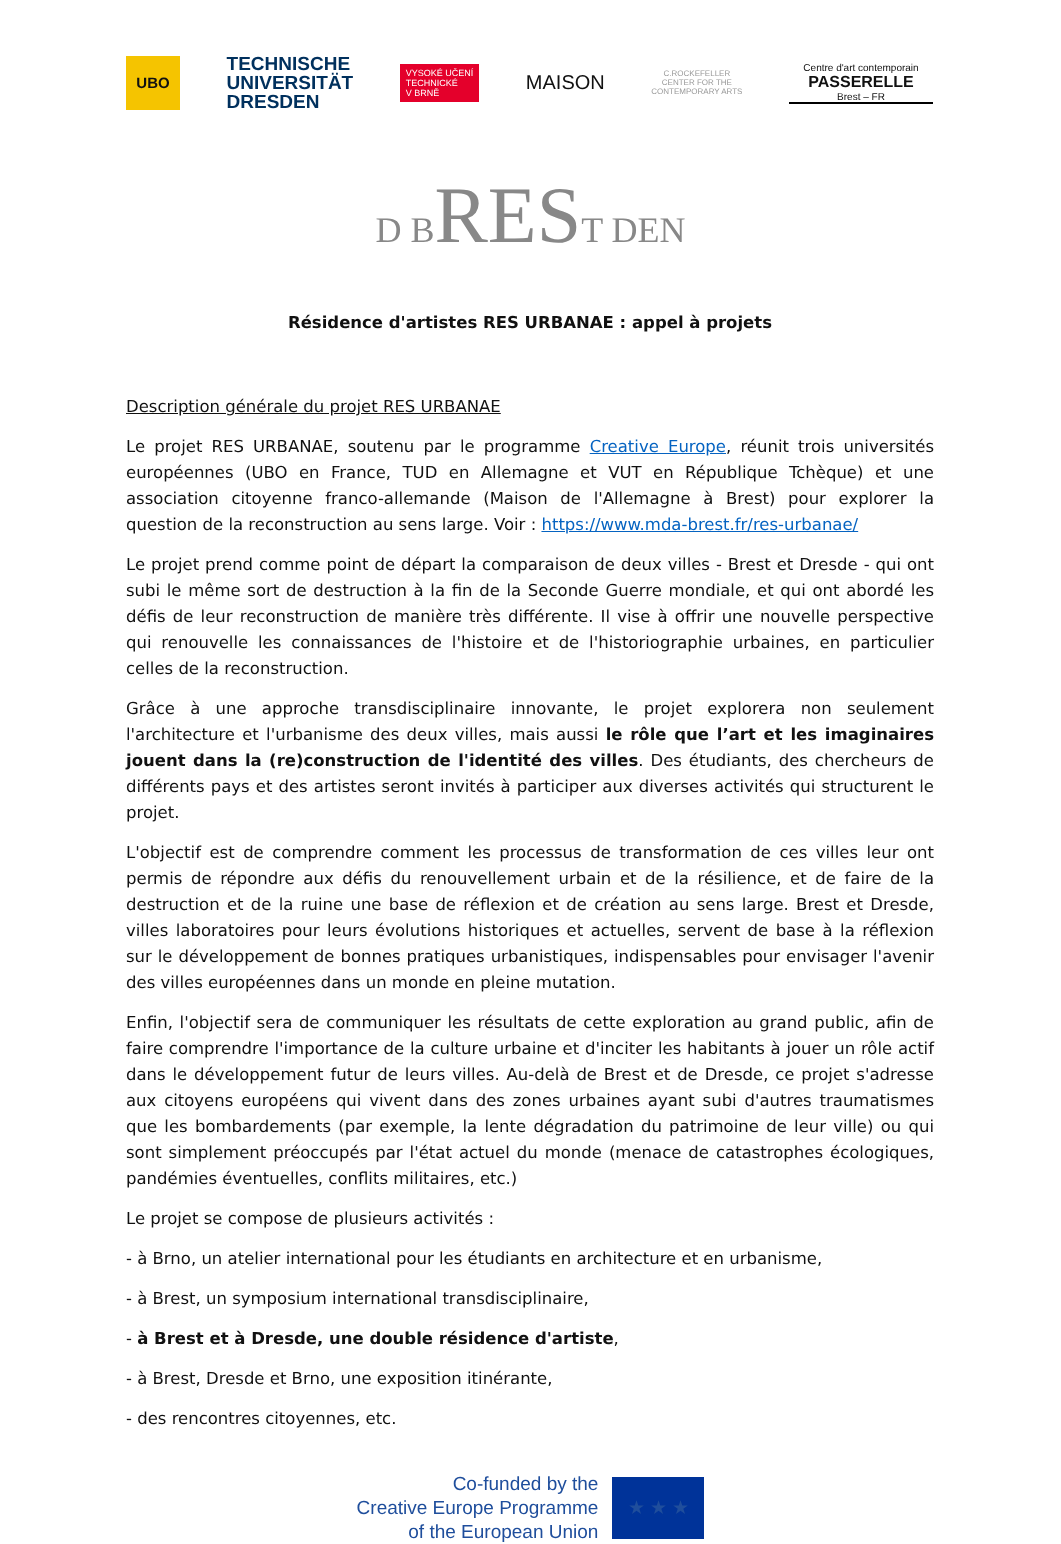UBO
TECHNISCHE
UNIVERSITÄT
DRESDEN
VYSOKÉ UČENÍ
TECHNICKÉ
V BRNĚ
MAISON
C.ROCKEFELLER
CENTER FOR THE
CONTEMPORARY ARTS
Centre d'art contemporain
PASSERELLE
Brest – FR
D BREST DEN
Résidence d'artistes RES URBANAE : appel à projets
Description générale du projet RES URBANAE
Le projet RES URBANAE, soutenu par le programme Creative Europe, réunit trois universités européennes (UBO en France, TUD en Allemagne et VUT en République Tchèque) et une association citoyenne franco-allemande (Maison de l'Allemagne à Brest) pour explorer la question de la reconstruction au sens large. Voir : https://www.mda-brest.fr/res-urbanae/
Le projet prend comme point de départ la comparaison de deux villes - Brest et Dresde - qui ont subi le même sort de destruction à la fin de la Seconde Guerre mondiale, et qui ont abordé les défis de leur reconstruction de manière très différente. Il vise à offrir une nouvelle perspective qui renouvelle les connaissances de l'histoire et de l'historiographie urbaines, en particulier celles de la reconstruction.
Grâce à une approche transdisciplinaire innovante, le projet explorera non seulement l'architecture et l'urbanisme des deux villes, mais aussi le rôle que l’art et les imaginaires jouent dans la (re)construction de l'identité des villes. Des étudiants, des chercheurs de différents pays et des artistes seront invités à participer aux diverses activités qui structurent le projet.
L'objectif est de comprendre comment les processus de transformation de ces villes leur ont permis de répondre aux défis du renouvellement urbain et de la résilience, et de faire de la destruction et de la ruine une base de réflexion et de création au sens large. Brest et Dresde, villes laboratoires pour leurs évolutions historiques et actuelles, servent de base à la réflexion sur le développement de bonnes pratiques urbanistiques, indispensables pour envisager l'avenir des villes européennes dans un monde en pleine mutation.
Enfin, l'objectif sera de communiquer les résultats de cette exploration au grand public, afin de faire comprendre l'importance de la culture urbaine et d'inciter les habitants à jouer un rôle actif dans le développement futur de leurs villes. Au-delà de Brest et de Dresde, ce projet s'adresse aux citoyens européens qui vivent dans des zones urbaines ayant subi d'autres traumatismes que les bombardements (par exemple, la lente dégradation du patrimoine de leur ville) ou qui sont simplement préoccupés par l'état actuel du monde (menace de catastrophes écologiques, pandémies éventuelles, conflits militaires, etc.)
Le projet se compose de plusieurs activités :
- à Brno, un atelier international pour les étudiants en architecture et en urbanisme,
- à Brest, un symposium international transdisciplinaire,
- à Brest et à Dresde, une double résidence d'artiste,
- à Brest, Dresde et Brno, une exposition itinérante,
- des rencontres citoyennes, etc.
Co-funded by the
Creative Europe Programme
of the European Union
★ ★ ★